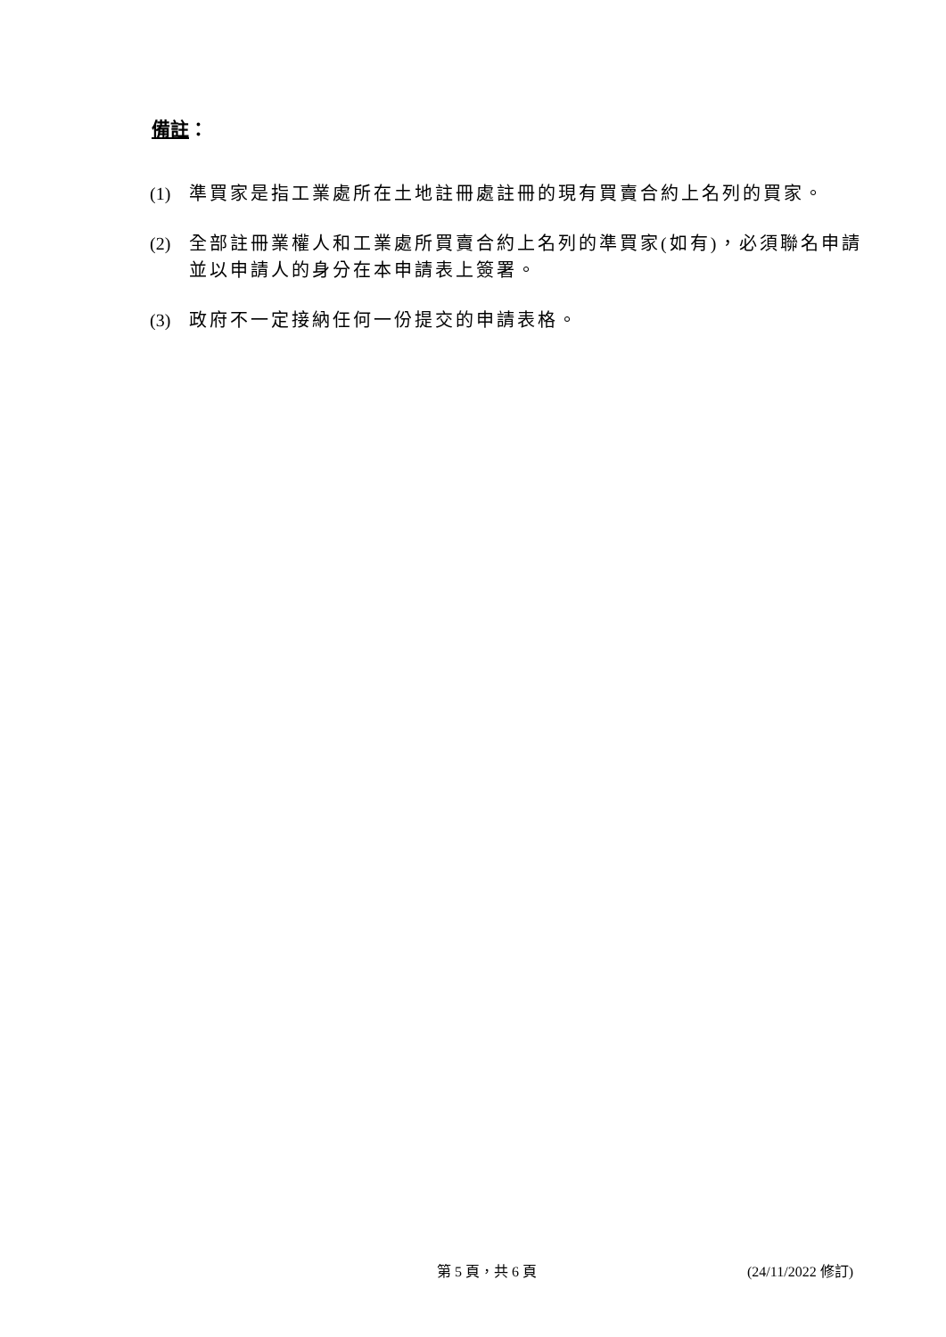備註：
(1) 準買家是指工業處所在土地註冊處註冊的現有買賣合約上名列的買家。
(2) 全部註冊業權人和工業處所買賣合約上名列的準買家(如有)，必須聯名申請並以申請人的身分在本申請表上簽署。
(3) 政府不一定接納任何一份提交的申請表格。
第 5 頁，共 6 頁 (24/11/2022 修訂)